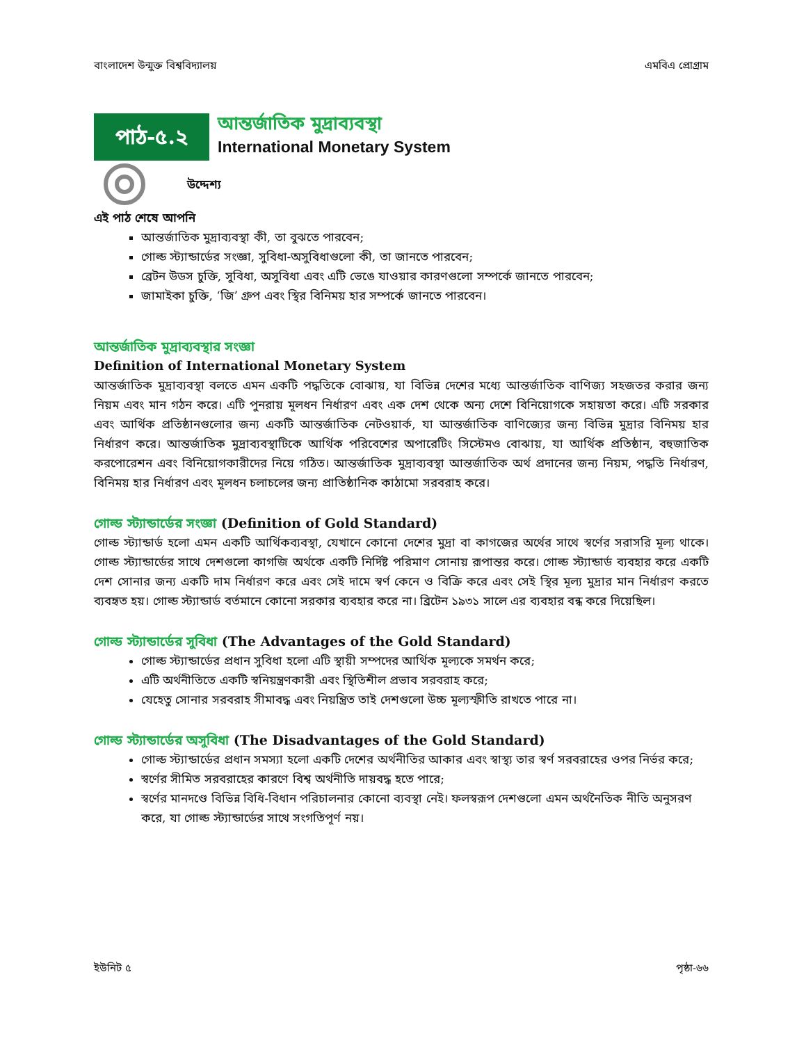বাংলাদেশ উন্মুক্ত বিশ্ববিদ্যালয় এমবিএ প্রোগ্রাম
পাঠ-৫.২
আন্তর্জাতিক মুদ্রাব্যবস্থা
International Monetary System
উদ্দেশ্য
এই পাঠ শেষে আপনি
আন্তর্জাতিক মুদ্রাব্যবস্থা কী, তা বুঝতে পারবেন;
গোল্ড স্ট্যান্ডার্ডের সংজ্ঞা, সুবিধা-অসুবিধাগুলো কী, তা জানতে পারবেন;
ব্রেটন উডস চুক্তি, সুবিধা, অসুবিধা এবং এটি ভেঙে যাওয়ার কারণগুলো সম্পর্কে জানতে পারবেন;
জামাইকা চুক্তি, ‘জি’ গ্রুপ এবং স্থির বিনিময় হার সম্পর্কে জানতে পারবেন।
আন্তর্জাতিক মুদ্রাব্যবস্থার সংজ্ঞা
Definition of International Monetary System
আন্তর্জাতিক মুদ্রাব্যবস্থা বলতে এমন একটি পদ্ধতিকে বোঝায়, যা বিভিন্ন দেশের মধ্যে আন্তর্জাতিক বাণিজ্য সহজতর করার জন্য নিয়ম এবং মান গঠন করে। এটি পুনরায় মূলধন নির্ধারণ এবং এক দেশ থেকে অন্য দেশে বিনিয়োগকে সহায়তা করে। এটি সরকার এবং আর্থিক প্রতিষ্ঠানগুলোর জন্য একটি আন্তর্জাতিক নেটওয়ার্ক, যা আন্তর্জাতিক বাণিজ্যের জন্য বিভিন্ন মুদ্রার বিনিময় হার নির্ধারণ করে। আন্তর্জাতিক মুদ্রাব্যবস্থাটিকে আর্থিক পরিবেশের অপারেটিং সিস্টেমও বোঝায়, যা আর্থিক প্রতিষ্ঠান, বহুজাতিক করপোরেশন এবং বিনিয়োগকারীদের নিয়ে গঠিত। আন্তর্জাতিক মুদ্রাব্যবস্থা আন্তর্জাতিক অর্থ প্রদানের জন্য নিয়ম, পদ্ধতি নির্ধারণ, বিনিময় হার নির্ধারণ এবং মূলধন চলাচলের জন্য প্রাতিষ্ঠানিক কাঠামো সরবরাহ করে।
গোল্ড স্ট্যান্ডার্ডের সংজ্ঞা (Definition of Gold Standard)
গোল্ড স্ট্যান্ডার্ড হলো এমন একটি আর্থিকব্যবস্থা, যেখানে কোনো দেশের মুদ্রা বা কাগজের অর্থের সাথে স্বর্ণের সরাসরি মূল্য থাকে। গোল্ড স্ট্যান্ডার্ডের সাথে দেশগুলো কাগজি অর্থকে একটি নির্দিষ্ট পরিমাণ সোনায় রূপান্তর করে। গোল্ড স্ট্যান্ডার্ড ব্যবহার করে একটি দেশ সোনার জন্য একটি দাম নির্ধারণ করে এবং সেই দামে স্বর্ণ কেনে ও বিক্রি করে এবং সেই স্থির মূল্য মুদ্রার মান নির্ধারণ করতে ব্যবহৃত হয়। গোল্ড স্ট্যান্ডার্ড বর্তমানে কোনো সরকার ব্যবহার করে না। ব্রিটেন ১৯৩১ সালে এর ব্যবহার বন্ধ করে দিয়েছিল।
গোল্ড স্ট্যান্ডার্ডের সুবিধা (The Advantages of the Gold Standard)
গোল্ড স্ট্যান্ডার্ডের প্রধান সুবিধা হলো এটি স্থায়ী সম্পদের আর্থিক মূল্যকে সমর্থন করে;
এটি অর্থনীতিতে একটি স্বনিয়ন্ত্রণকারী এবং স্থিতিশীল প্রভাব সরবরাহ করে;
যেহেতু সোনার সরবরাহ সীমাবদ্ধ এবং নিয়ন্ত্রিত তাই দেশগুলো উচ্চ মূল্যস্ফীতি রাখতে পারে না।
গোল্ড স্ট্যান্ডার্ডের অসুবিধা (The Disadvantages of the Gold Standard)
গোল্ড স্ট্যান্ডার্ডের প্রধান সমস্যা হলো একটি দেশের অর্থনীতির আকার এবং স্বাস্থ্য তার স্বর্ণ সরবরাহের ওপর নির্ভর করে;
স্বর্ণের সীমিত সরবরাহের কারণে বিশ্ব অর্থনীতি দায়বদ্ধ হতে পারে;
স্বর্ণের মানদণ্ডে বিভিন্ন বিধি-বিধান পরিচালনার কোনো ব্যবস্থা নেই। ফলস্বরূপ দেশগুলো এমন অর্থনৈতিক নীতি অনুসরণ করে, যা গোল্ড স্ট্যান্ডার্ডের সাথে সংগতিপূর্ণ নয়।
ইউনিট ৫ পৃষ্ঠা-৬৬